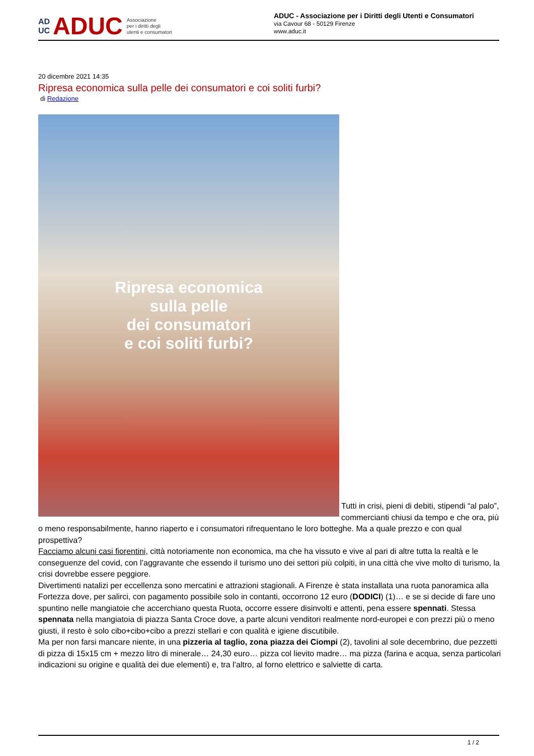AD
UC ADUC Associazione
per i diritti degli
utenti e consumatori
ADUC - Associazione per i Diritti degli Utenti e Consumatori
via Cavour 68 - 50129 Firenze
www.aduc.it
20 dicembre 2021 14:35
Ripresa economica sulla pelle dei consumatori e coi soliti furbi?
di Redazione
Ripresa economica
sulla pelle
dei consumatori
e coi soliti furbi?
Tutti in crisi, pieni di debiti, stipendi “al palo”, commercianti chiusi da tempo e che ora, più o meno responsabilmente, hanno riaperto e i consumatori rifrequentano le loro botteghe. Ma a quale prezzo e con qual prospettiva?
Facciamo alcuni casi fiorentini, città notoriamente non economica, ma che ha vissuto e vive al pari di altre tutta la realtà e le conseguenze del covid, con l’aggravante che essendo il turismo uno dei settori più colpiti, in una città che vive molto di turismo, la crisi dovrebbe essere peggiore.
Divertimenti natalizi per eccellenza sono mercatini e attrazioni stagionali. A Firenze è stata installata una ruota panoramica alla Fortezza dove, per salirci, con pagamento possibile solo in contanti, occorrono 12 euro (DODICI) (1)… e se si decide di fare uno spuntino nelle mangiatoie che accerchiano questa Ruota, occorre essere disinvolti e attenti, pena essere spennati. Stessa spennata nella mangiatoia di piazza Santa Croce dove, a parte alcuni venditori realmente nord-europei e con prezzi più o meno giusti, il resto è solo cibo+cibo+cibo a prezzi stellari e con qualità e igiene discutibile.
Ma per non farsi mancare niente, in una pizzeria al taglio, zona piazza dei Ciompi (2), tavolini al sole decembrino, due pezzetti di pizza di 15x15 cm + mezzo litro di minerale… 24,30 euro… pizza col lievito madre… ma pizza (farina e acqua, senza particolari indicazioni su origine e qualità dei due elementi) e, tra l’altro, al forno elettrico e salviette di carta.
1 / 2